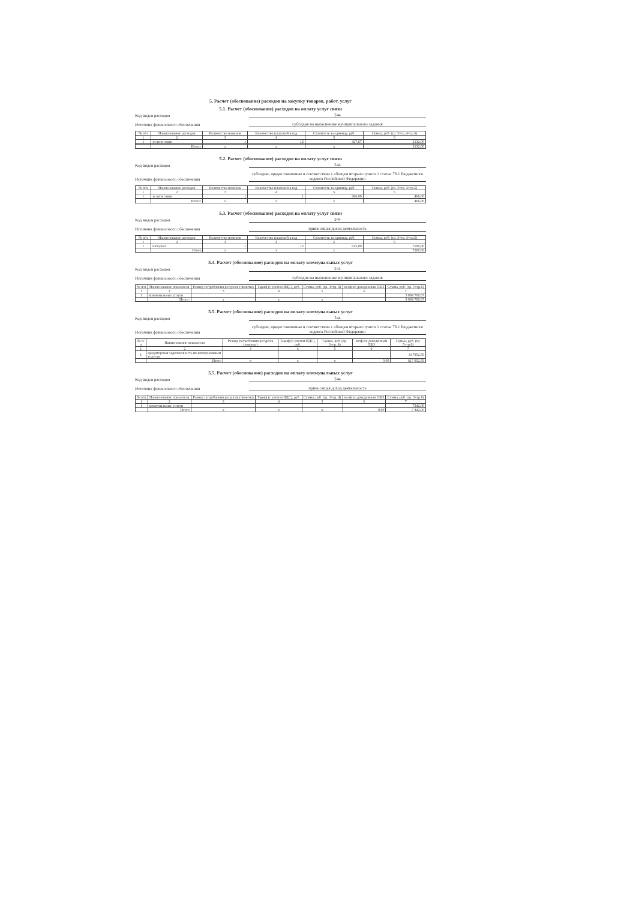5. Расчет (обоснование) расходов на закупку товаров, работ, услуг
5.1. Расчет (обоснование) расходов на оплату услуг связи
Код видов расходов 244
Источник финансового обеспечения субсидия на выполнение муниципального задания
| № п/п | Наименование расходов | Количество номеров | Количество платежей в год | Стоимость за единицу, руб. | Сумма, руб. (гр. 3×гр. 4×гр.5) |
| --- | --- | --- | --- | --- | --- |
| 1 | 2 | 3 | 4 | 5 | 6 |
| 1 | услуги связи | 1 | 12 | 427,67 | 5132,00 |
| | Итого: | x | x | x | 5132,00 |
5.2. Расчет (обоснование) расходов на оплату услуг связи
Код видов расходов 244
Источник финансового обеспечения субсидии, предоставляемые в соответствии с абзацем вторым пункта 1 статьи 78.1 Бюджетного кодекса Российской Федерации
| № п/п | Наименование расходов | Количество номеров | Количество платежей в год | Стоимость за единицу, руб. | Сумма, руб. (гр. 3×гр. 4×гр.5) |
| --- | --- | --- | --- | --- | --- |
| 1 | 2 | 3 | 4 | 5 | 6 |
| 1 | услуги связи | 1 | 1 | 466,00 | 466,00 |
| | Итого: | x | x | x | 466,00 |
5.3. Расчет (обоснование) расходов на оплату услуг связи
Код видов расходов 244
Источник финансового обеспечения приносящая доход деятельность
| № п/п | Наименование расходов | Количество номеров | Количество платежей в год | Стоимость за единицу, руб. | Сумма, руб. (гр. 3×гр. 4×гр.5) |
| --- | --- | --- | --- | --- | --- |
| 1 | 2 | 3 | 4 | 5 | 6 |
| 1 | интернет | 1 | 12 | 625,00 | 7500,00 |
| | Итого | x | x | x | 7500,00 |
5.4. Расчет (обоснование) расходов на оплату коммунальных услуг
Код видов расходов 244
Источник финансового обеспечения субсидия на выполнение муниципального задания
| № п/п | Наименование показателя | Размер потребления ресурсов (лимиты) | Тариф (с учетом НДС), руб. | Сумма, руб. (гр. 3×гр. 4) | коэф.по доведенным ЛБО | Сумма, руб. (гр. 5×гр.6) |
| --- | --- | --- | --- | --- | --- | --- |
| 1 | 2 | 3 | 4 | 5 | 6 | 7 |
| 1 | коммунальные услуги | | | | | 3 084 700,67 |
| | Итого: | x | x | x | | 3 084 700,67 |
5.5. Расчет (обоснование) расходов на оплату коммунальных услуг
Код видов расходов 244
Источник финансового обеспечения субсидии, предоставляемые в соответствии с абзацем вторым пункта 1 статьи 78.1 Бюджетного кодекса Российской Федерации
| № п/п | Наименование показателя | Размер потребления ресурсов (лимиты) | Тариф (с учетом НДС), руб. | Сумма, руб. (гр. 3×гр. 4) | коэф.по доведенным ЛБО | Сумма, руб. (гр. 5×гр.6) |
| --- | --- | --- | --- | --- | --- | --- |
| 1 | 2 | 3 | 4 | 5 | 6 | 7 |
| 1 | кредиторская задолженность по коммунальным услугам | | | | | 617952,59 |
| | Итого | x | x | x | 0,00 | 617 952,59 |
5.5. Расчет (обоснование) расходов на оплату коммунальных услуг
Код видов расходов 244
Источник финансового обеспечения приносящая доход деятельность
| № п/п | Наименование показателя | Размер потребления ресурсов (лимиты) | Тариф (с учетом НДС), руб. | Сумма, руб. (гр. 3×гр. 4) | коэф.по доведенным ЛБО | Сумма, руб. (гр. 5×гр 6) |
| --- | --- | --- | --- | --- | --- | --- |
| 1 | 2 | 3 | 4 | 5 | 6 | 7 |
| 1 | коммунальные услуги | | | | | 7342,00 |
| | Итого | x | x | x | 0,00 | 7 342,00 |